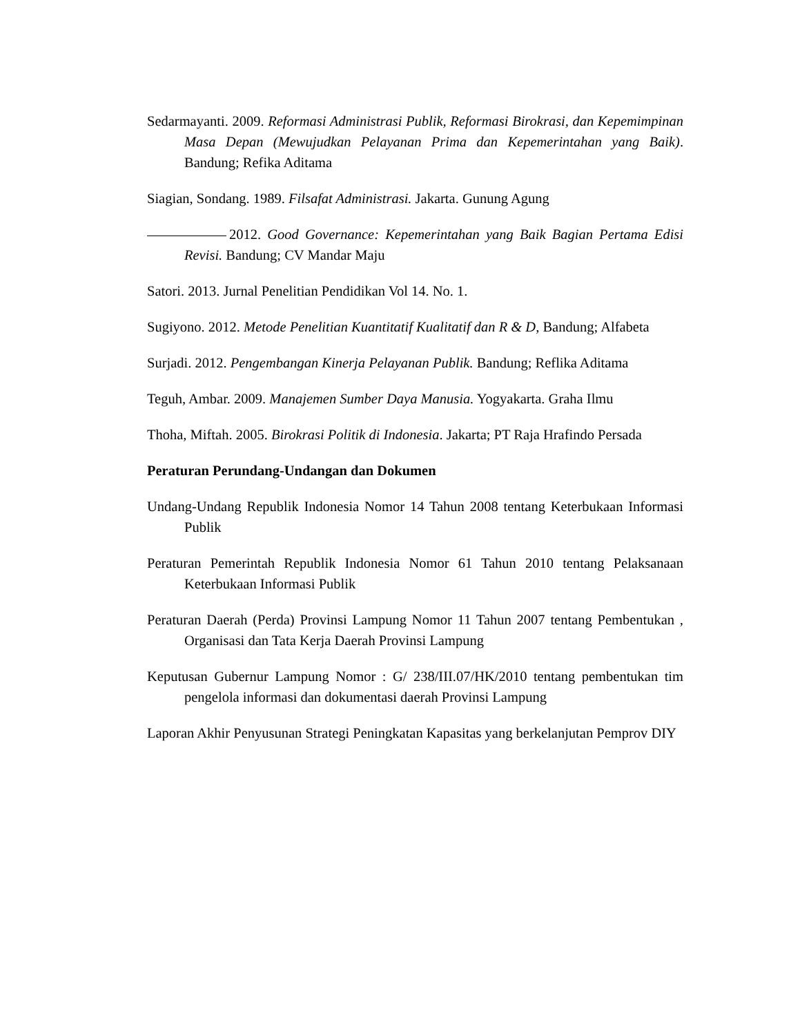Sedarmayanti. 2009. Reformasi Administrasi Publik, Reformasi Birokrasi, dan Kepemimpinan Masa Depan (Mewujudkan Pelayanan Prima dan Kepemerintahan yang Baik). Bandung; Refika Aditama
Siagian, Sondang. 1989. Filsafat Administrasi. Jakarta. Gunung Agung
2012. Good Governance: Kepemerintahan yang Baik Bagian Pertama Edisi Revisi. Bandung; CV Mandar Maju
Satori. 2013. Jurnal Penelitian Pendidikan Vol 14. No. 1.
Sugiyono. 2012. Metode Penelitian Kuantitatif Kualitatif dan R & D, Bandung; Alfabeta
Surjadi. 2012. Pengembangan Kinerja Pelayanan Publik. Bandung; Reflika Aditama
Teguh, Ambar. 2009. Manajemen Sumber Daya Manusia. Yogyakarta. Graha Ilmu
Thoha, Miftah. 2005. Birokrasi Politik di Indonesia. Jakarta; PT Raja Hrafindo Persada
Peraturan Perundang-Undangan dan Dokumen
Undang-Undang Republik Indonesia Nomor 14 Tahun 2008 tentang Keterbukaan Informasi Publik
Peraturan Pemerintah Republik Indonesia Nomor 61 Tahun 2010 tentang Pelaksanaan Keterbukaan Informasi Publik
Peraturan Daerah (Perda) Provinsi Lampung Nomor 11 Tahun 2007 tentang Pembentukan , Organisasi dan Tata Kerja Daerah Provinsi Lampung
Keputusan Gubernur Lampung Nomor : G/ 238/III.07/HK/2010 tentang pembentukan tim pengelola informasi dan dokumentasi daerah Provinsi Lampung
Laporan Akhir Penyusunan Strategi Peningkatan Kapasitas yang berkelanjutan Pemprov DIY